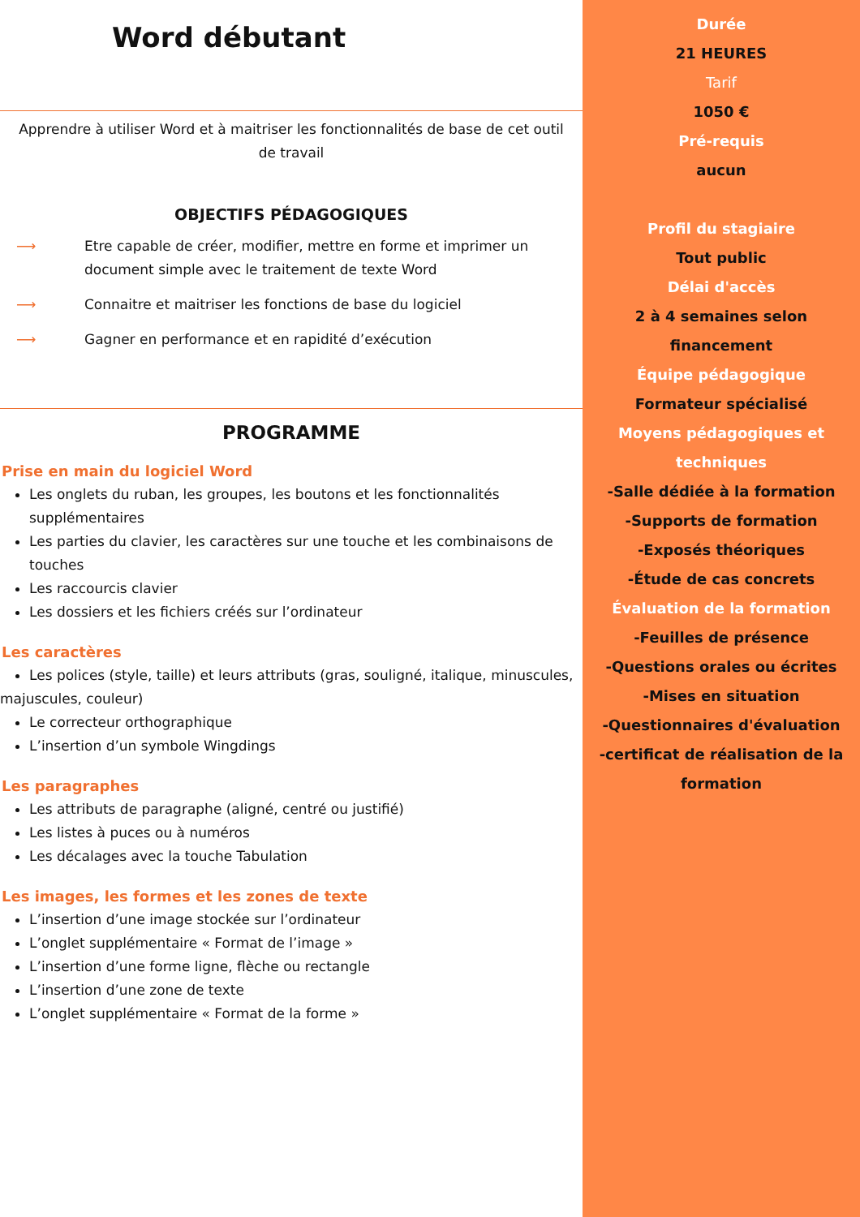Word débutant
Apprendre à utiliser Word et à maitriser les fonctionnalités de base de cet outil de travail
OBJECTIFS PÉDAGOGIQUES
⟶ Etre capable de créer, modifier, mettre en forme et imprimer un document simple avec le traitement de texte Word
⟶ Connaitre et maitriser les fonctions de base du logiciel
⟶ Gagner en performance et en rapidité d’exécution
PROGRAMME
Prise en main du logiciel Word
Les onglets du ruban, les groupes, les boutons et les fonctionnalités supplémentaires
Les parties du clavier, les caractères sur une touche et les combinaisons de touches
Les raccourcis clavier
Les dossiers et les fichiers créés sur l’ordinateur
Les caractères
Les polices (style, taille) et leurs attributs (gras, souligné, italique, minuscules,
majuscules, couleur)
Le correcteur orthographique
L’insertion d’un symbole Wingdings
Les paragraphes
Les attributs de paragraphe (aligné, centré ou justifié)
Les listes à puces ou à numéros
Les décalages avec la touche Tabulation
Les images, les formes et les zones de texte
L’insertion d’une image stockée sur l’ordinateur
L’onglet supplémentaire « Format de l’image »
L’insertion d’une forme ligne, flèche ou rectangle
L’insertion d’une zone de texte
L’onglet supplémentaire « Format de la forme »
Durée
21 HEURES
Tarif
1050 €
Pré-requis
aucun
Profil du stagiaire
Tout public
Délai d'accès
2 à 4 semaines selon
financement
Équipe pédagogique
Formateur spécialisé
Moyens pédagogiques et
techniques
-Salle dédiée à la formation
-Supports de formation
-Exposés théoriques
-Étude de cas concrets
Évaluation de la formation
-Feuilles de présence
-Questions orales ou écrites
-Mises en situation
-Questionnaires d'évaluation
-certificat de réalisation de la
formation